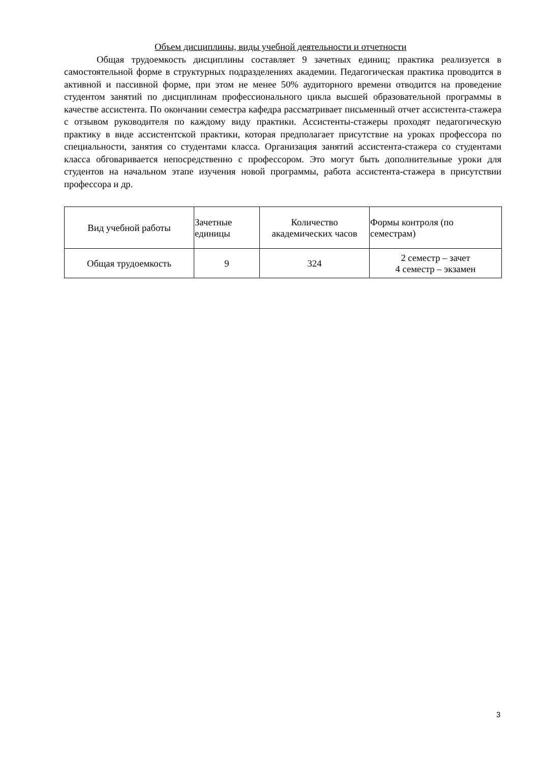Объем дисциплины, виды учебной деятельности и отчетности
Общая трудоемкость дисциплины составляет 9 зачетных единиц; практика реализуется в самостоятельной форме в структурных подразделениях академии. Педагогическая практика проводится в активной и пассивной форме, при этом не менее 50% аудиторного времени отводится на проведение студентом занятий по дисциплинам профессионального цикла высшей образовательной программы в качестве ассистента. По окончании семестра кафедра рассматривает письменный отчет ассистента-стажера с отзывом руководителя по каждому виду практики. Ассистенты-стажеры проходят педагогическую практику в виде ассистентской практики, которая предполагает присутствие на уроках профессора по специальности, занятия со студентами класса. Организация занятий ассистента-стажера со студентами класса обговаривается непосредственно с профессором. Это могут быть дополнительные уроки для студентов на начальном этапе изучения новой программы, работа ассистента-стажера в присутствии профессора и др.
| Вид учебной работы | Зачетные единицы | Количество академических часов | Формы контроля (по семестрам) |
| Общая трудоемкость | 9 | 324 | 2 семестр – зачет 4 семестр – экзамен |
3